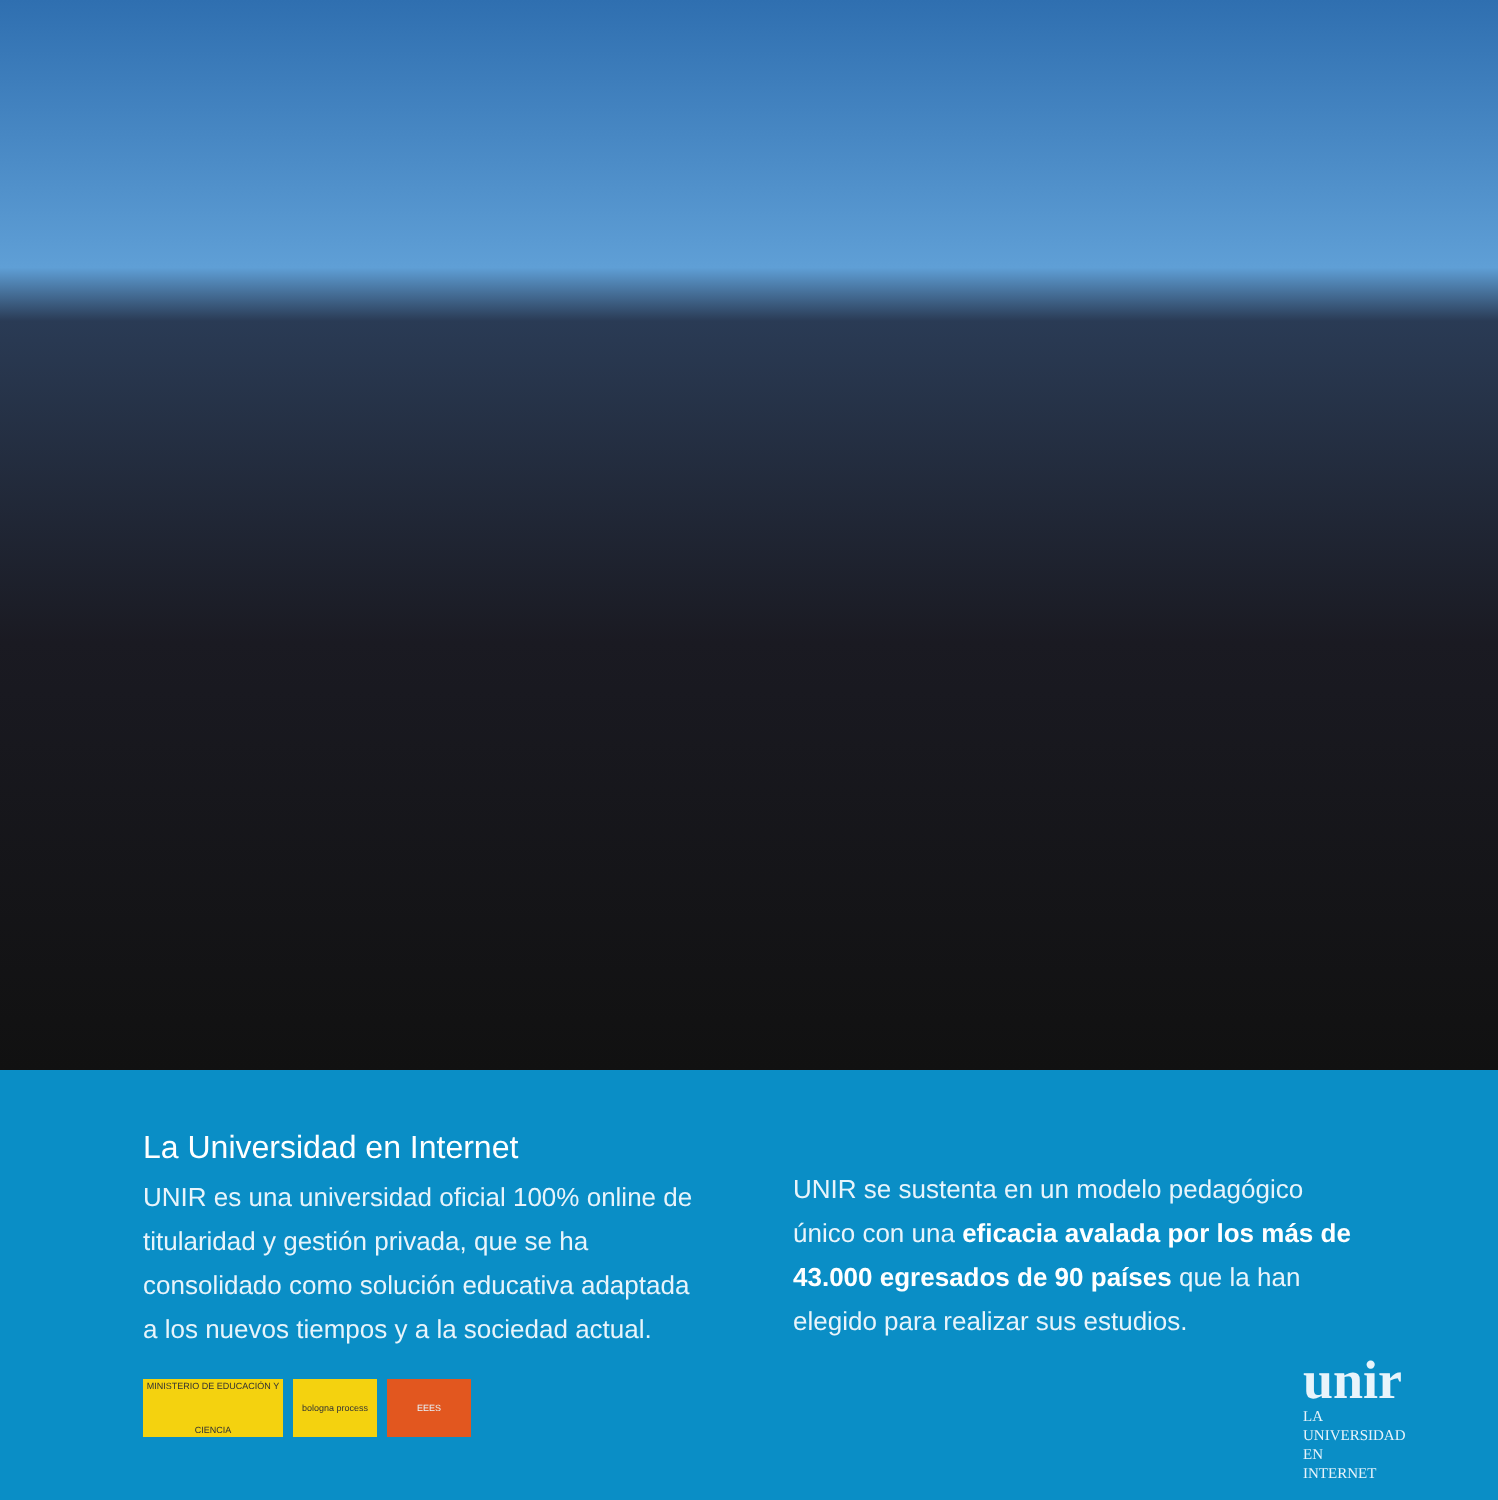La Universidad en Internet
UNIR es una universidad oficial 100% online de titularidad y gestión privada, que se ha consolidado como solución educativa adaptada a los nuevos tiempos y a la sociedad actual.
MINISTERIO DE EDUCACIÓN Y CIENCIA
bologna process EEES
UNIR se sustenta en un modelo pedagógico único con una eficacia avalada por los más de 43.000 egresados de 90 países que la han elegido para realizar sus estudios.
unir
LA UNIVERSIDAD
EN INTERNET